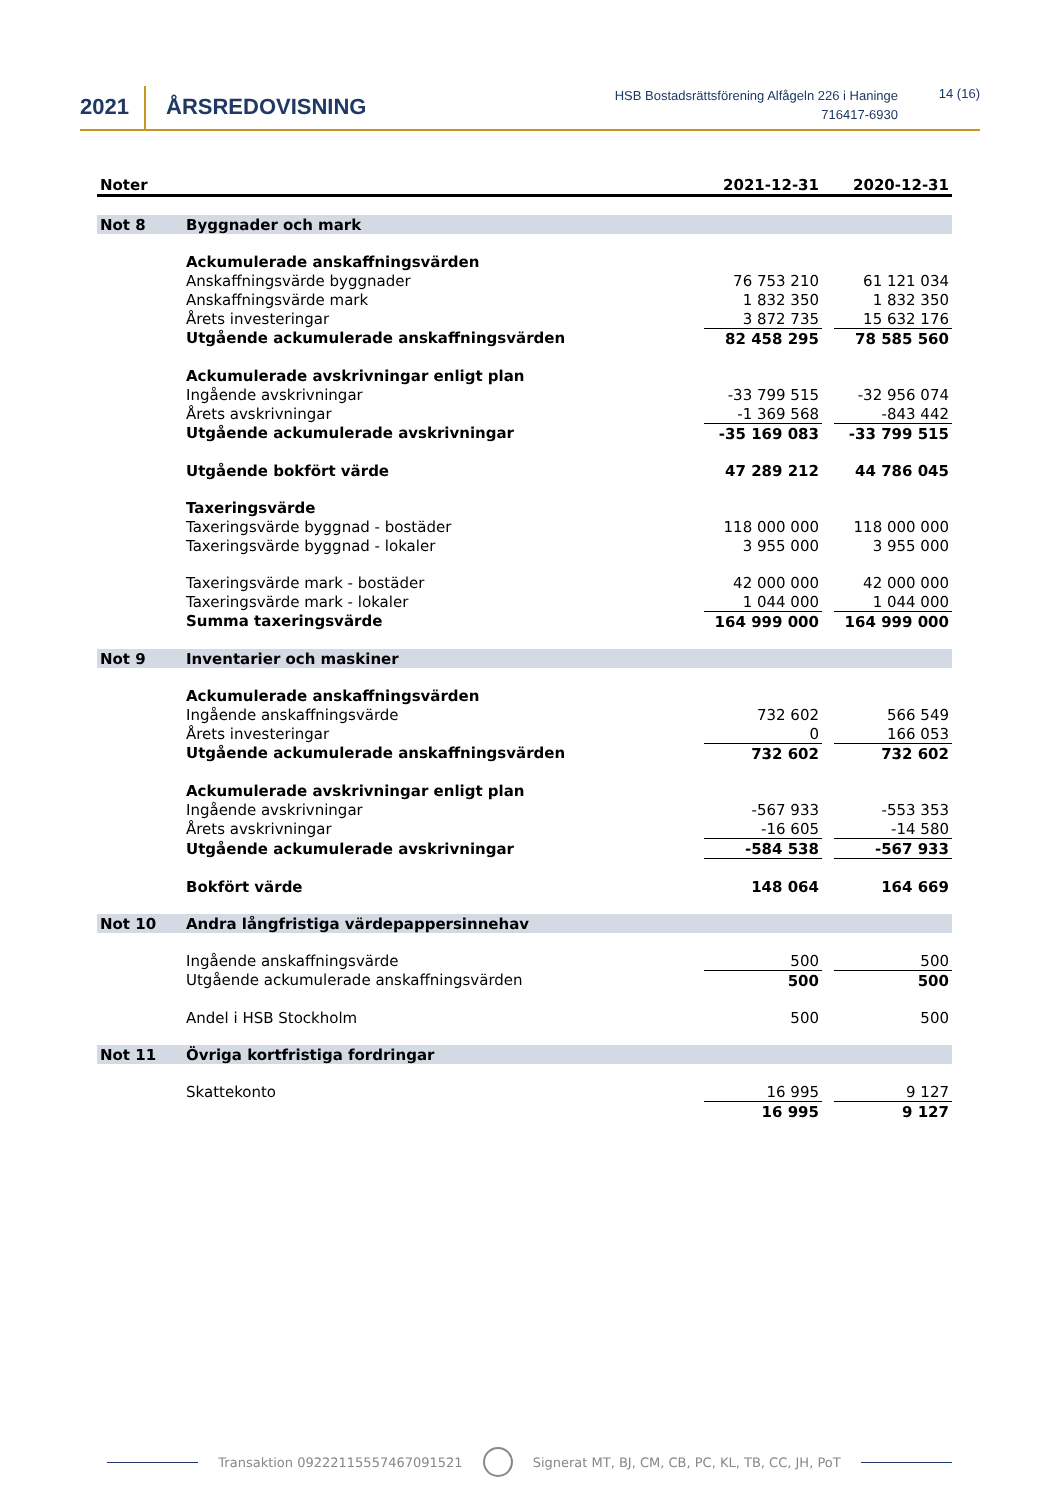2021 ÅRSREDOVISNING
HSB Bostadsrättsförening Alfågeln 226 i Haninge
716417-6930
14 (16)
| Noter | | 2021-12-31 | | 2020-12-31 |
| --- | --- | --- | --- | --- |
| Not 8 | Byggnader och mark | | | |
| | Ackumulerade anskaffningsvärden | | | |
| | Anskaffningsvärde byggnader | 76 753 210 | | 61 121 034 |
| | Anskaffningsvärde mark | 1 832 350 | | 1 832 350 |
| | Årets investeringar | 3 872 735 | | 15 632 176 |
| | Utgående ackumulerade anskaffningsvärden | 82 458 295 | | 78 585 560 |
| | Ackumulerade avskrivningar enligt plan | | | |
| | Ingående avskrivningar | -33 799 515 | | -32 956 074 |
| | Årets avskrivningar | -1 369 568 | | -843 442 |
| | Utgående ackumulerade avskrivningar | -35 169 083 | | -33 799 515 |
| | Utgående bokfört värde | 47 289 212 | | 44 786 045 |
| | Taxeringsvärde | | | |
| | Taxeringsvärde byggnad - bostäder | 118 000 000 | | 118 000 000 |
| | Taxeringsvärde byggnad - lokaler | 3 955 000 | | 3 955 000 |
| | Taxeringsvärde mark - bostäder | 42 000 000 | | 42 000 000 |
| | Taxeringsvärde mark - lokaler | 1 044 000 | | 1 044 000 |
| | Summa taxeringsvärde | 164 999 000 | | 164 999 000 |
| Not 9 | Inventarier och maskiner | | | |
| | Ackumulerade anskaffningsvärden | | | |
| | Ingående anskaffningsvärde | 732 602 | | 566 549 |
| | Årets investeringar | 0 | | 166 053 |
| | Utgående ackumulerade anskaffningsvärden | 732 602 | | 732 602 |
| | Ackumulerade avskrivningar enligt plan | | | |
| | Ingående avskrivningar | -567 933 | | -553 353 |
| | Årets avskrivningar | -16 605 | | -14 580 |
| | Utgående ackumulerade avskrivningar | -584 538 | | -567 933 |
| | Bokfört värde | 148 064 | | 164 669 |
| Not 10 | Andra långfristiga värdepappersinnehav | | | |
| | Ingående anskaffningsvärde | 500 | | 500 |
| | Utgående ackumulerade anskaffningsvärden | 500 | | 500 |
| | Andel i HSB Stockholm | 500 | | 500 |
| Not 11 | Övriga kortfristiga fordringar | | | |
| | Skattekonto | 16 995 | | 9 127 |
| | | 16 995 | | 9 127 |
Transaktion 09222115557467091521 Signerat MT, BJ, CM, CB, PC, KL, TB, CC, JH, PoT